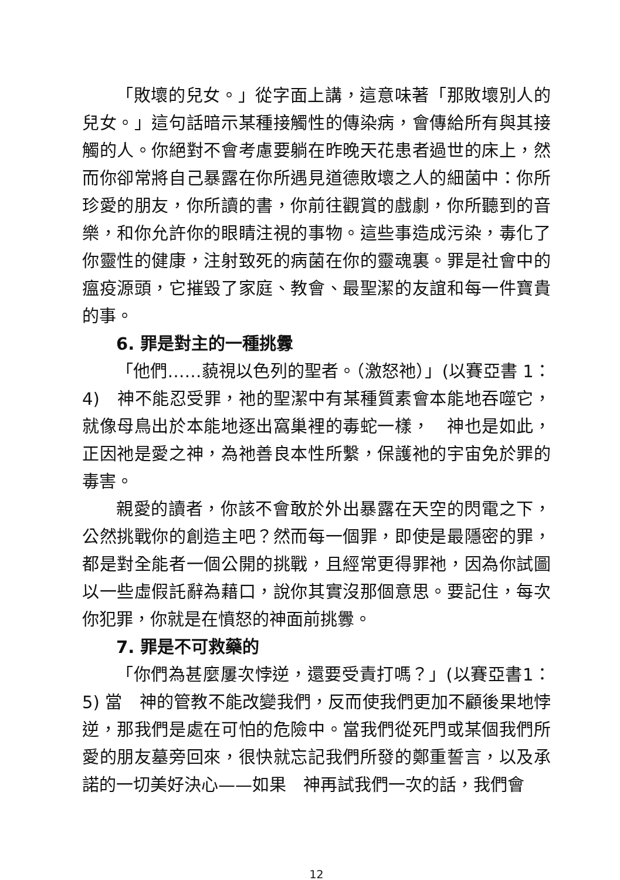「敗壞的兒女。」從字面上講，這意味著「那敗壞別人的兒女。」這句話暗示某種接觸性的傳染病，會傳給所有與其接觸的人。你絕對不會考慮要躺在昨晚天花患者過世的床上，然而你卻常將自己暴露在你所遇見道德敗壞之人的細菌中：你所珍愛的朋友，你所讀的書，你前往觀賞的戲劇，你所聽到的音樂，和你允許你的眼睛注視的事物。這些事造成污染，毒化了你靈性的健康，注射致死的病菌在你的靈魂裏。罪是社會中的瘟疫源頭，它摧毀了家庭、教會、最聖潔的友誼和每一件寶貴的事。
6. 罪是對主的一種挑釁
「他們……藐視以色列的聖者。（激怒祂）」(以賽亞書 1：4)　神不能忍受罪，祂的聖潔中有某種質素會本能地吞噬它，就像母鳥出於本能地逐出窩巢裡的毒蛇一樣，　神也是如此，正因祂是愛之神，為祂善良本性所繫，保護祂的宇宙免於罪的毒害。
親愛的讀者，你該不會敢於外出暴露在天空的閃電之下，公然挑戰你的創造主吧？然而每一個罪，即使是最隱密的罪，都是對全能者一個公開的挑戰，且經常更得罪祂，因為你試圖以一些虛假託辭為藉口，說你其實沒那個意思。要記住，每次你犯罪，你就是在憤怒的神面前挑釁。
7. 罪是不可救藥的
「你們為甚麼屢次悖逆，還要受責打嗎？」(以賽亞書1：5) 當　神的管教不能改變我們，反而使我們更加不顧後果地悖逆，那我們是處在可怕的危險中。當我們從死門或某個我們所愛的朋友墓旁回來，很快就忘記我們所發的鄭重誓言，以及承諾的一切美好決心——如果　神再試我們一次的話，我們會
12